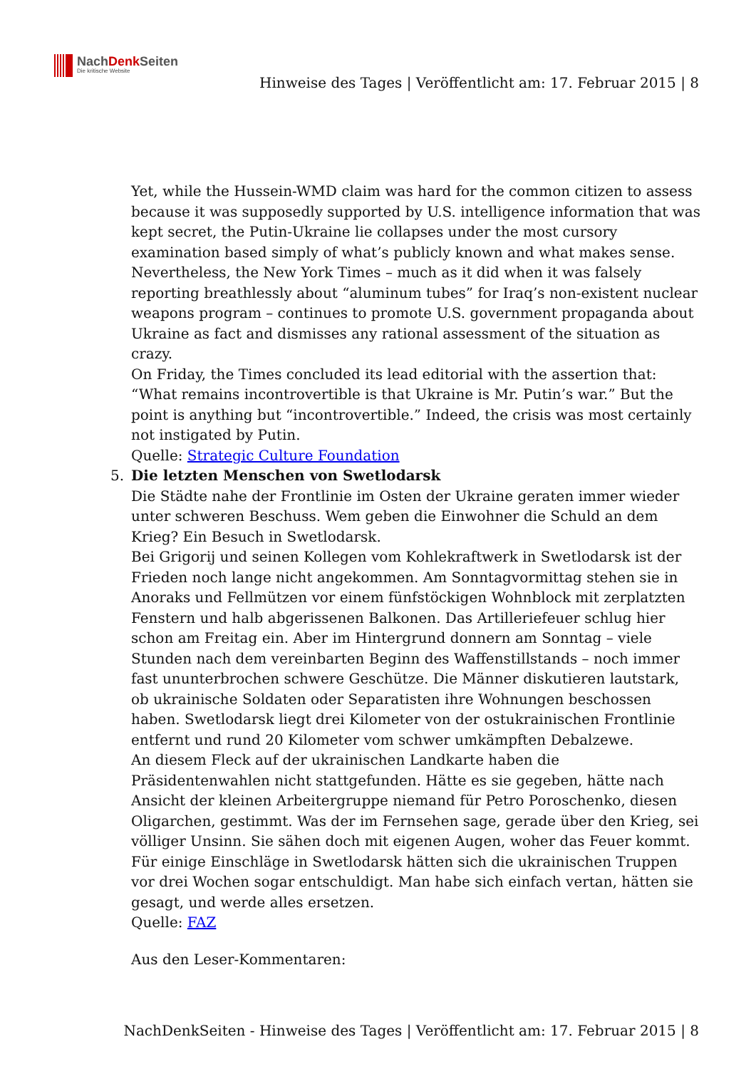NachDenk Seiten
Die kritische Website
Hinweise des Tages | Veröffentlicht am: 17. Februar 2015 | 8
Yet, while the Hussein-WMD claim was hard for the common citizen to assess because it was supposedly supported by U.S. intelligence information that was kept secret, the Putin-Ukraine lie collapses under the most cursory examination based simply of what’s publicly known and what makes sense.
Nevertheless, the New York Times – much as it did when it was falsely reporting breathlessly about “aluminum tubes” for Iraq’s non-existent nuclear weapons program – continues to promote U.S. government propaganda about Ukraine as fact and dismisses any rational assessment of the situation as crazy.
On Friday, the Times concluded its lead editorial with the assertion that: “What remains incontrovertible is that Ukraine is Mr. Putin’s war.” But the point is anything but “incontrovertible.” Indeed, the crisis was most certainly not instigated by Putin.
Quelle: Strategic Culture Foundation
5. Die letzten Menschen von Swetlodarsk
Die Städte nahe der Frontlinie im Osten der Ukraine geraten immer wieder unter schweren Beschuss. Wem geben die Einwohner die Schuld an dem Krieg? Ein Besuch in Swetlodarsk.
Bei Grigorij und seinen Kollegen vom Kohlekraftwerk in Swetlodarsk ist der Frieden noch lange nicht angekommen. Am Sonntagvormittag stehen sie in Anoraks und Fellmützen vor einem fünfstöckigen Wohnblock mit zerplatzten Fenstern und halb abgerissenen Balkonen. Das Artilleriefeuer schlug hier schon am Freitag ein. Aber im Hintergrund donnern am Sonntag – viele Stunden nach dem vereinbarten Beginn des Waffenstillstands – noch immer fast ununterbrochen schwere Geschütze. Die Männer diskutieren lautstark, ob ukrainische Soldaten oder Separatisten ihre Wohnungen beschossen haben. Swetlodarsk liegt drei Kilometer von der ostukrainischen Frontlinie entfernt und rund 20 Kilometer vom schwer umkämpften Debalzewe.
An diesem Fleck auf der ukrainischen Landkarte haben die Präsidentenwahlen nicht stattgefunden. Hätte es sie gegeben, hätte nach Ansicht der kleinen Arbeitergruppe niemand für Petro Poroschenko, diesen Oligarchen, gestimmt. Was der im Fernsehen sage, gerade über den Krieg, sei völliger Unsinn. Sie sähen doch mit eigenen Augen, woher das Feuer kommt. Für einige Einschläge in Swetlodarsk hätten sich die ukrainischen Truppen vor drei Wochen sogar entschuldigt. Man habe sich einfach vertan, hätten sie gesagt, und werde alles ersetzen.
Quelle: FAZ
Aus den Leser-Kommentaren:
NachDenkSeiten - Hinweise des Tages | Veröffentlicht am: 17. Februar 2015 | 8